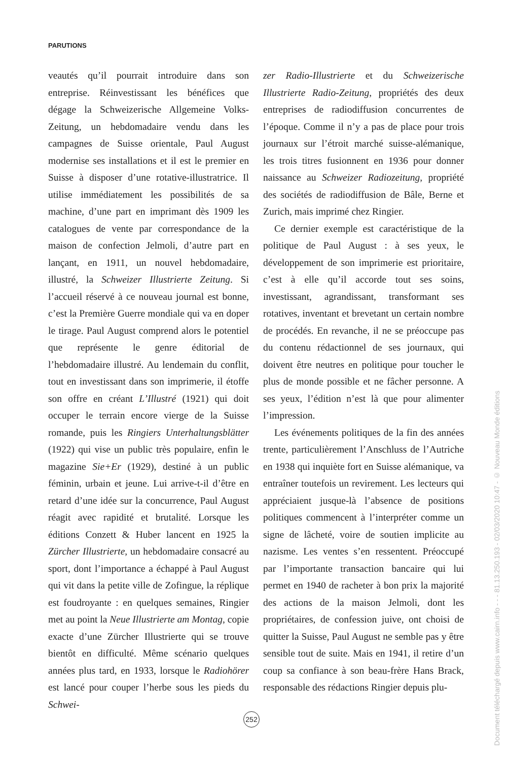PARUTIONS
veautés qu’il pourrait introduire dans son entreprise. Réinvestissant les bénéfices que dégage la Schweizerische Allgemeine Volks-Zeitung, un hebdomadaire vendu dans les campagnes de Suisse orientale, Paul August modernise ses installations et il est le premier en Suisse à disposer d’une rotative-illustratrice. Il utilise immédiatement les possibilités de sa machine, d’une part en imprimant dès 1909 les catalogues de vente par correspondance de la maison de confection Jelmoli, d’autre part en lançant, en 1911, un nouvel hebdomadaire, illustré, la Schweizer Illustrierte Zeitung. Si l’accueil réservé à ce nouveau journal est bonne, c’est la Première Guerre mondiale qui va en doper le tirage. Paul August comprend alors le potentiel que représente le genre éditorial de l’hebdomadaire illustré. Au lendemain du conflit, tout en investissant dans son imprimerie, il étoffe son offre en créant L’Illustré (1921) qui doit occuper le terrain encore vierge de la Suisse romande, puis les Ringiers Unterhaltungsblätter (1922) qui vise un public très populaire, enfin le magazine Sie+Er (1929), destiné à un public féminin, urbain et jeune. Lui arrive-t-il d’être en retard d’une idée sur la concurrence, Paul August réagit avec rapidité et brutalité. Lorsque les éditions Conzett & Huber lancent en 1925 la Zürcher Illustrierte, un hebdomadaire consacré au sport, dont l’importance a échappé à Paul August qui vit dans la petite ville de Zofingue, la réplique est foudroyante : en quelques semaines, Ringier met au point la Neue Illustrierte am Montag, copie exacte d’une Zürcher Illustrierte qui se trouve bientôt en difficulté. Même scénario quelques années plus tard, en 1933, lorsque le Radiohörer est lancé pour couper l’herbe sous les pieds du Schwei-
zer Radio-Illustrierte et du Schweizerische Illustrierte Radio-Zeitung, propriétés des deux entreprises de radiodiffusion concurrentes de l’époque. Comme il n’y a pas de place pour trois journaux sur l’étroit marché suisse-alémanique, les trois titres fusionnent en 1936 pour donner naissance au Schweizer Radiozeitung, propriété des sociétés de radiodiffusion de Bâle, Berne et Zurich, mais imprimé chez Ringier.
Ce dernier exemple est caractéristique de la politique de Paul August : à ses yeux, le développement de son imprimerie est prioritaire, c’est à elle qu’il accorde tout ses soins, investissant, agrandissant, transformant ses rotatives, inventant et brevetant un certain nombre de procédés. En revanche, il ne se préoccupe pas du contenu rédactionnel de ses journaux, qui doivent être neutres en politique pour toucher le plus de monde possible et ne fâcher personne. A ses yeux, l’édition n’est là que pour alimenter l’impression.
Les événements politiques de la fin des années trente, particulièrement l’Anschluss de l’Autriche en 1938 qui inquiète fort en Suisse alémanique, va entraîner toutefois un revirement. Les lecteurs qui appréciaient jusque-là l’absence de positions politiques commencent à l’interpréter comme un signe de lâcheté, voire de soutien implicite au nazisme. Les ventes s’en ressentent. Préoccupé par l’importante transaction bancaire qui lui permet en 1940 de racheter à bon prix la majorité des actions de la maison Jelmoli, dont les propriétaires, de confession juive, ont choisi de quitter la Suisse, Paul August ne semble pas y être sensible tout de suite. Mais en 1941, il retire d’un coup sa confiance à son beau-frère Hans Brack, responsable des rédactions Ringier depuis plu-
252
Document téléchargé depuis www.cairn.info - - - 81.13.250.193 - 02/03/2020 10:47 - © Nouveau Monde éditions